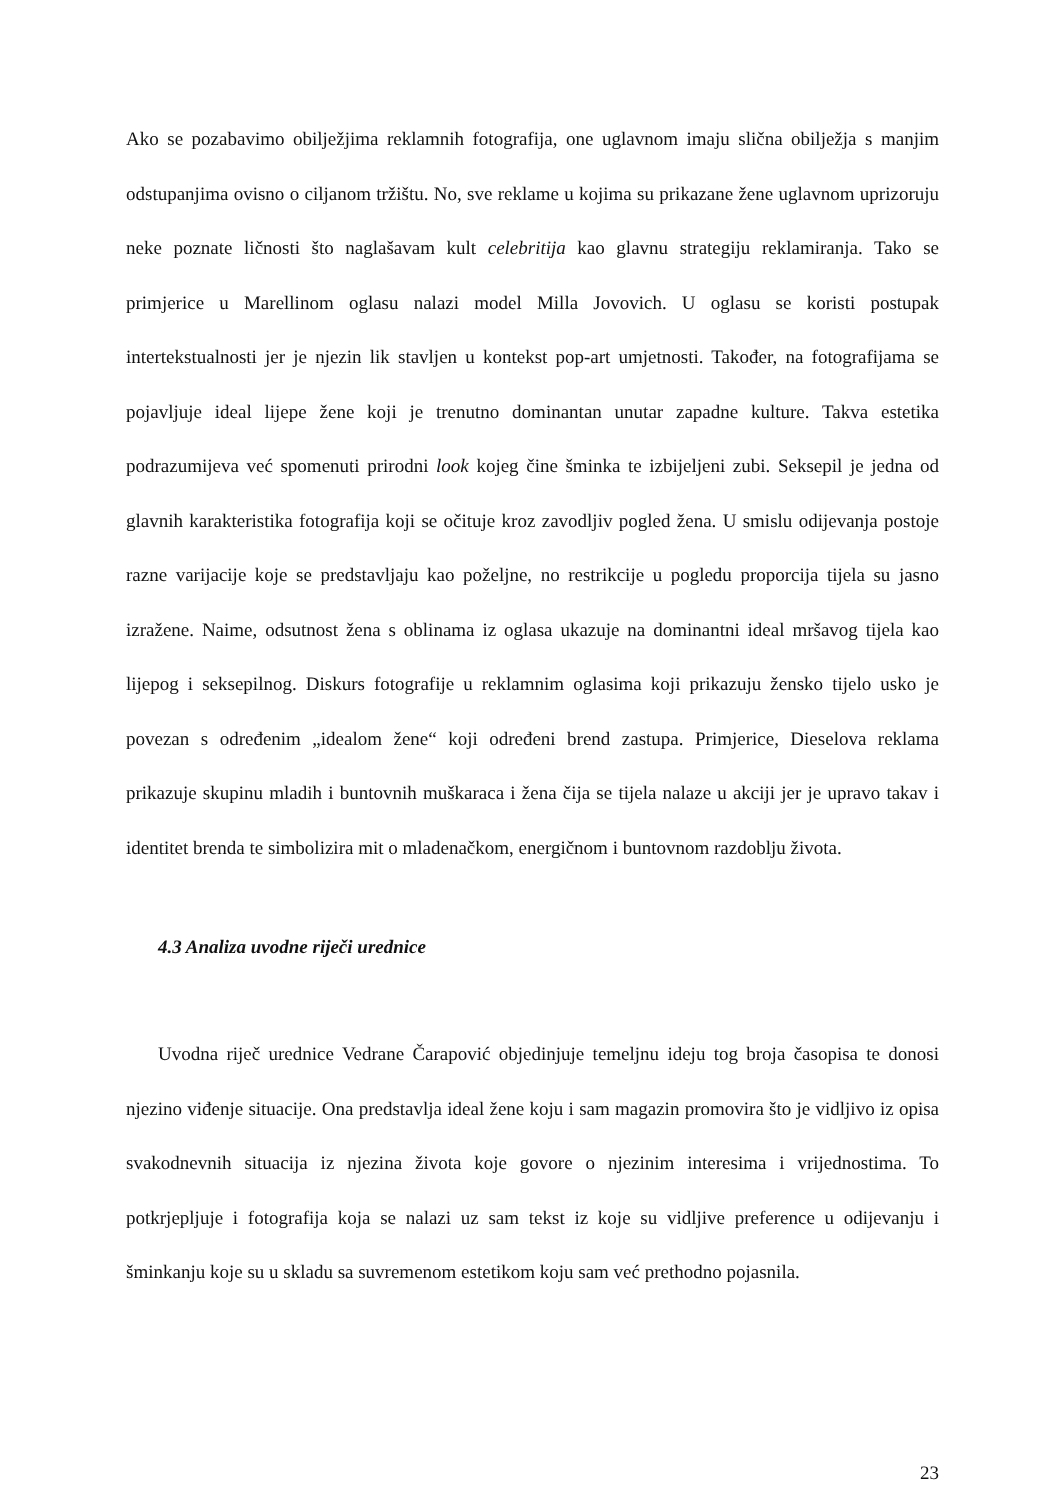Ako se pozabavimo obilježjima reklamnih fotografija, one uglavnom imaju slična obilježja s manjim odstupanjima ovisno o ciljanom tržištu. No, sve reklame u kojima su prikazane žene uglavnom uprizoruju neke poznate ličnosti što naglašavam kult celebritija kao glavnu strategiju reklamiranja. Tako se primjerice u Marellinom oglasu nalazi model Milla Jovovich. U oglasu se koristi postupak intertekstualnosti jer je njezin lik stavljen u kontekst pop-art umjetnosti. Također, na fotografijama se pojavljuje ideal lijepe žene koji je trenutno dominantan unutar zapadne kulture. Takva estetika podrazumijeva već spomenuti prirodni look kojeg čine šminka te izbijeljeni zubi. Seksepil je jedna od glavnih karakteristika fotografija koji se očituje kroz zavodljiv pogled žena. U smislu odijevanja postoje razne varijacije koje se predstavljaju kao poželjne, no restrikcije u pogledu proporcija tijela su jasno izražene. Naime, odsutnost žena s oblinama iz oglasa ukazuje na dominantni ideal mršavog tijela kao lijepog i seksepilnog. Diskurs fotografije u reklamnim oglasima koji prikazuju žensko tijelo usko je povezan s određenim „idealom žene“ koji određeni brend zastupa. Primjerice, Dieselova reklama prikazuje skupinu mladih i buntovnih muškaraca i žena čija se tijela nalaze u akciji jer je upravo takav i identitet brenda te simbolizira mit o mladenačkom, energičnom i buntovnom razdoblju života.
4.3 Analiza uvodne riječi urednice
Uvodna riječ urednice Vedrane Čarapović objedinjuje temeljnu ideju tog broja časopisa te donosi njezino viđenje situacije. Ona predstavlja ideal žene koju i sam magazin promovira što je vidljivo iz opisa svakodnevnih situacija iz njezina života koje govore o njezinim interesima i vrijednostima. To potkrjepljuje i fotografija koja se nalazi uz sam tekst iz koje su vidljive preference u odijevanju i šminkanju koje su u skladu sa suvremenom estetikom koju sam već prethodno pojasnila.
23